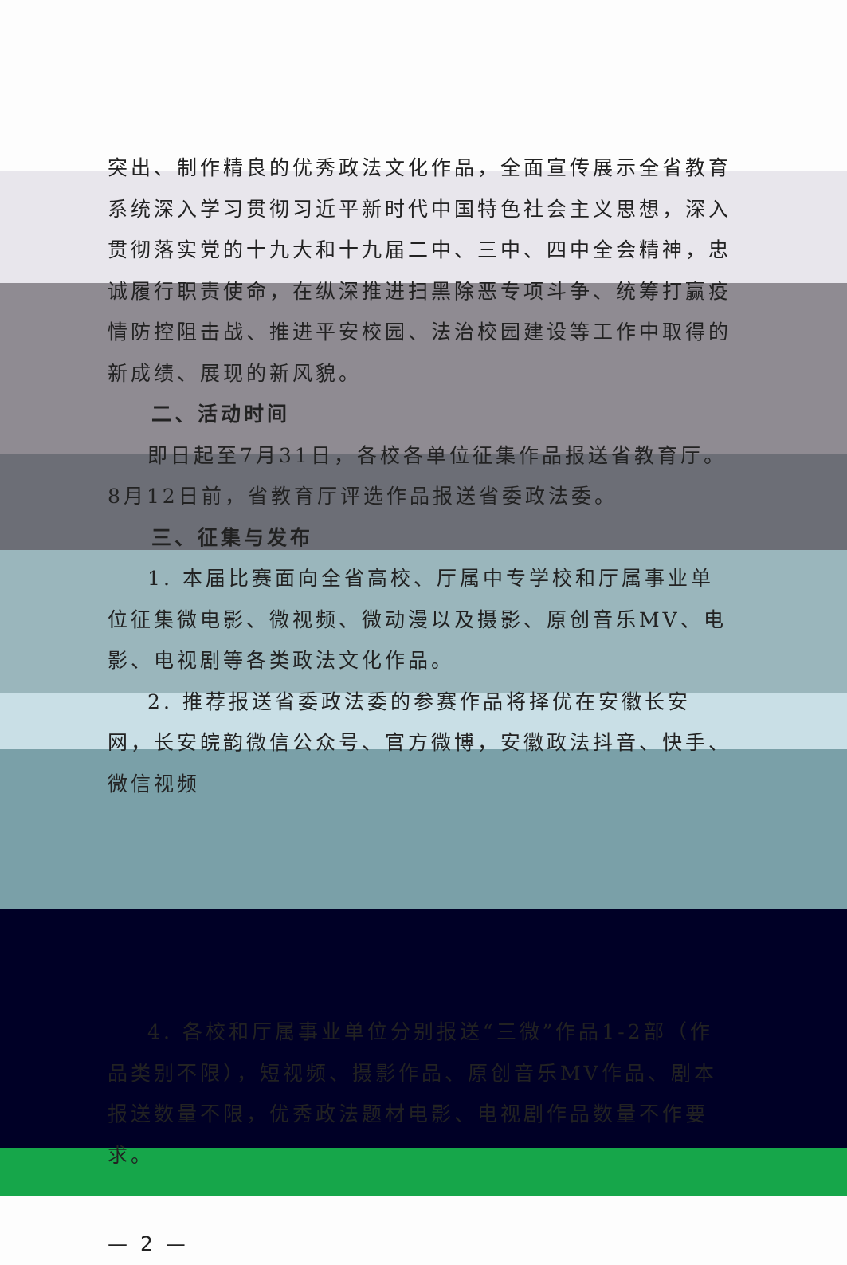突出、制作精良的优秀政法文化作品，全面宣传展示全省教育系统深入学习贯彻习近平新时代中国特色社会主义思想，深入贯彻落实党的十九大和十九届二中、三中、四中全会精神，忠诚履行职责使命，在纵深推进扫黑除恶专项斗争、统筹打赢疫情防控阻击战、推进平安校园、法治校园建设等工作中取得的新成绩、展现的新风貌。
二、活动时间
即日起至7月31日，各校各单位征集作品报送省教育厅。8月12日前，省教育厅评选作品报送省委政法委。
三、征集与发布
1. 本届比赛面向全省高校、厅属中专学校和厅属事业单位征集微电影、微视频、微动漫以及摄影、原创音乐MV、电影、电视剧等各类政法文化作品。
2. 推荐报送省委政法委的参赛作品将择优在安徽长安网，长安皖韵微信公众号、官方微博，安徽政法抖音、快手、微信视频
4. 各校和厅属事业单位分别报送“三微”作品1-2部（作品类别不限），短视频、摄影作品、原创音乐MV作品、剧本报送数量不限，优秀政法题材电影、电视剧作品数量不作要求。
— 2 —